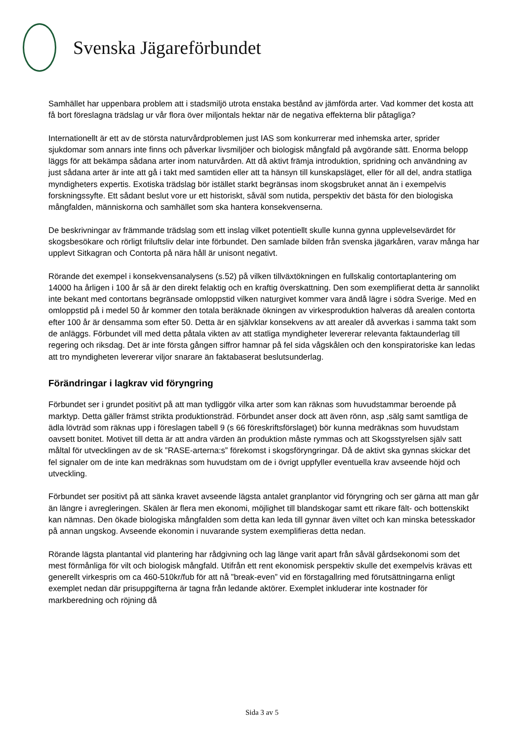Svenska Jägareförbundet
Samhället har uppenbara problem att i stadsmiljö utrota enstaka bestånd av jämförda arter. Vad kommer det kosta att få bort föreslagna trädslag ur vår flora över miljontals hektar när de negativa effekterna blir påtagliga?
Internationellt är ett av de största naturvårdproblemen just IAS som konkurrerar med inhemska arter, sprider sjukdomar som annars inte finns och påverkar livsmiljöer och biologisk mångfald på avgörande sätt. Enorma belopp läggs för att bekämpa sådana arter inom naturvården. Att då aktivt främja introduktion, spridning och användning av just sådana arter är inte att gå i takt med samtiden eller att ta hänsyn till kunskapsläget, eller för all del, andra statliga myndigheters expertis. Exotiska trädslag bör istället starkt begränsas inom skogsbruket annat än i exempelvis forskningssyfte. Ett sådant beslut vore ur ett historiskt, såväl som nutida, perspektiv det bästa för den biologiska mångfalden, människorna och samhället som ska hantera konsekvenserna.
De beskrivningar av främmande trädslag som ett inslag vilket potentiellt skulle kunna gynna upplevelsevärdet för skogsbesökare och rörligt friluftsliv delar inte förbundet. Den samlade bilden från svenska jägarkåren, varav många har upplevt Sitkagran och Contorta på nära håll är unisont negativt.
Rörande det exempel i konsekvensanalysens (s.52) på vilken tillväxtökningen en fullskalig contortaplantering om 14000 ha årligen i 100 år så är den direkt felaktig och en kraftig överskattning. Den som exemplifierat detta är sannolikt inte bekant med contortans begränsade omloppstid vilken naturgivet kommer vara ändå lägre i södra Sverige. Med en omloppstid på i medel 50 år kommer den totala beräknade ökningen av virkesproduktion halveras då arealen contorta efter 100 år är densamma som efter 50. Detta är en självklar konsekvens av att arealer då avverkas i samma takt som de anläggs. Förbundet vill med detta påtala vikten av att statliga myndigheter levererar relevanta faktaunderlag till regering och riksdag. Det är inte första gången siffror hamnar på fel sida vågskålen och den konspiratoriske kan ledas att tro myndigheten levererar viljor snarare än faktabaserat beslutsunderlag.
Förändringar i lagkrav vid föryngring
Förbundet ser i grundet positivt på att man tydliggör vilka arter som kan räknas som huvudstammar beroende på marktyp. Detta gäller främst strikta produktionsträd. Förbundet anser dock att även rönn, asp ,sälg samt samtliga de ädla lövträd som räknas upp i föreslagen tabell 9 (s 66 föreskriftsförslaget) bör kunna medräknas som huvudstam oavsett bonitet. Motivet till detta är att andra värden än produktion måste rymmas och att Skogsstyrelsen själv satt måltal för utvecklingen av de sk ”RASE-arterna:s” förekomst i skogsföryngringar. Då de aktivt ska gynnas skickar det fel signaler om de inte kan medräknas som huvudstam om de i övrigt uppfyller eventuella krav avseende höjd och utveckling.
Förbundet ser positivt på att sänka kravet avseende lägsta antalet granplantor vid föryngring och ser gärna att man går än längre i avregleringen. Skälen är flera men ekonomi, möjlighet till blandskogar samt ett rikare fält- och bottenskikt kan nämnas. Den ökade biologiska mångfalden som detta kan leda till gynnar även viltet och kan minska betesskador på annan ungskog. Avseende ekonomin i nuvarande system exemplifieras detta nedan.
Rörande lägsta plantantal vid plantering har rådgivning och lag länge varit apart från såväl gårdsekonomi som det mest förmånliga för vilt och biologisk mångfald. Utifrån ett rent ekonomisk perspektiv skulle det exempelvis krävas ett generellt virkespris om ca 460-510kr/fub för att nå ”break-even” vid en förstagallring med förutsättningarna enligt exemplet nedan där prisuppgifterna är tagna från ledande aktörer. Exemplet inkluderar inte kostnader för markberedning och röjning då
Sida 3 av 5